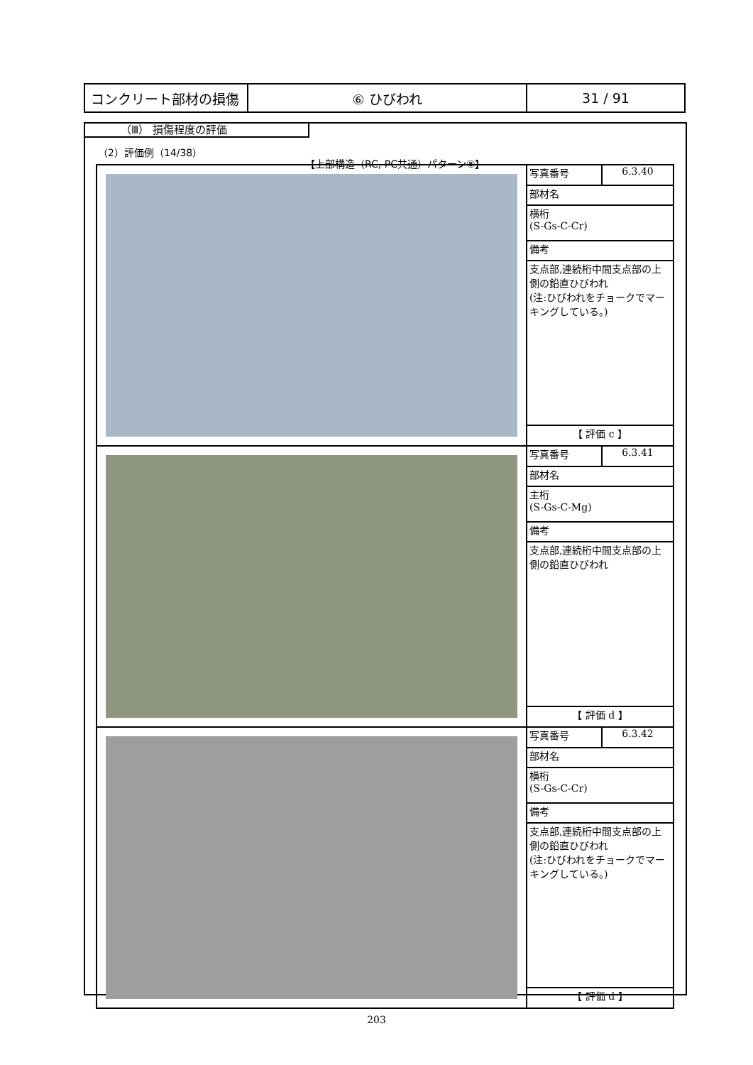| コンクリート部材の損傷 | ⑥ ひびわれ | 31 / 91 |
（Ⅲ） 損傷程度の評価
（2）評価例（14/38）
【上部構造（RC, PC共通）パターン⑧】
| | 写真番号 | 6.3.40 |
| | 部材名 | |
| | 横桁 (S-Gs-C-Cr) | |
| | 備考 | |
| | 支点部,連続桁中間支点部の上側の鉛直ひびわれ (注:ひびわれをチョークでマーキングしている。) | |
| | 【 評価 c 】 | |
| | 写真番号 | 6.3.41 |
| | 部材名 | |
| | 主桁 (S-Gs-C-Mg) | |
| | 備考 | |
| | 支点部,連続桁中間支点部の上側の鉛直ひびわれ | |
| | 【 評価 d 】 | |
| | 写真番号 | 6.3.42 |
| | 部材名 | |
| | 横桁 (S-Gs-C-Cr) | |
| | 備考 | |
| | 支点部,連続桁中間支点部の上側の鉛直ひびわれ (注:ひびわれをチョークでマーキングしている。) | |
| | 【 評価 d 】 | |
203